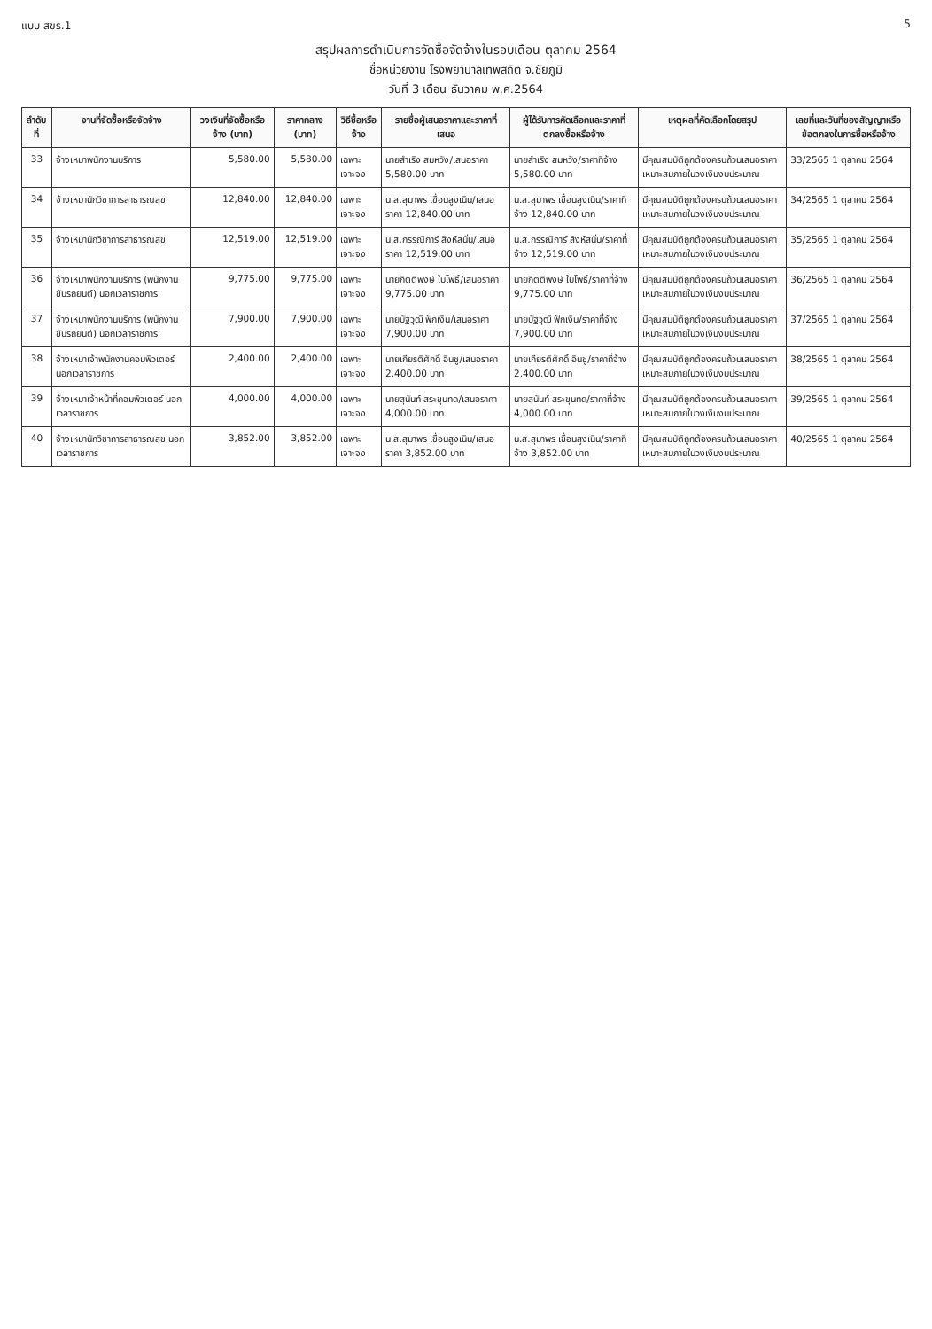แบบ สขร.1 5
สรุปผลการดำเนินการจัดซื้อจัดจ้างในรอบเดือน ตุลาคม 2564
ชื่อหน่วยงาน โรงพยาบาลเทพสถิต จ.ชัยภูมิ
วันที่ 3 เดือน ธันวาคม พ.ศ.2564
| ลำดับที่ | งานที่จัดซื้อหรือจัดจ้าง | วงเงินที่จัดซื้อหรือจ้าง (บาท) | ราคากลาง (บาท) | วิธีซื้อหรือจ้าง | รายชื่อผู้เสนอราคาและราคาที่เสนอ | ผู้ได้รับการคัดเลือกและราคาที่ตกลงซื้อหรือจ้าง | เหตุผลที่คัดเลือกโดยสรุป | เลขที่และวันที่ของสัญญาหรือข้อตกลงในการซื้อหรือจ้าง |
| --- | --- | --- | --- | --- | --- | --- | --- | --- |
| 33 | จ้างเหมาพนักงานบริการ | 5,580.00 | 5,580.00 | เฉพาะเจาะจง | นายสำเริง สมหวัง/เสนอราคา 5,580.00 บาท | นายสำเริง สมหวัง/ราคาที่จ้าง 5,580.00 บาท | มีคุณสมบัติถูกต้องครบถ้วนเสนอราคาเหมาะสมภายในวงเงินงบประมาณ | 33/2565 1 ตุลาคม 2564 |
| 34 | จ้างเหมานักวิชาการสาธารณสุข | 12,840.00 | 12,840.00 | เฉพาะเจาะจง | น.ส.สุมาพร เขื่อนสูงเนิน/เสนอราคา 12,840.00 บาท | น.ส.สุมาพร เขื่อนสูงเนิน/ราคาที่จ้าง 12,840.00 บาท | มีคุณสมบัติถูกต้องครบถ้วนเสนอราคาเหมาะสมภายในวงเงินงบประมาณ | 34/2565 1 ตุลาคม 2564 |
| 35 | จ้างเหมานักวิชาการสาธารณสุข | 12,519.00 | 12,519.00 | เฉพาะเจาะจง | น.ส.กรรณิการ์ สิงห์สนั่น/เสนอราคา 12,519.00 บาท | น.ส.กรรณิการ์ สิงห์สนั่น/ราคาที่จ้าง 12,519.00 บาท | มีคุณสมบัติถูกต้องครบถ้วนเสนอราคาเหมาะสมภายในวงเงินงบประมาณ | 35/2565 1 ตุลาคม 2564 |
| 36 | จ้างเหมาพนักงานบริการ (พนักงานขับรถยนต์) นอกเวลาราชการ | 9,775.00 | 9,775.00 | เฉพาะเจาะจง | นายกิตติพงษ์ ใบโพธิ์/เสนอราคา 9,775.00 บาท | นายกิตติพงษ์ ใบโพธิ์/ราคาที่จ้าง 9,775.00 บาท | มีคุณสมบัติถูกต้องครบถ้วนเสนอราคาเหมาะสมภายในวงเงินงบประมาณ | 36/2565 1 ตุลาคม 2564 |
| 37 | จ้างเหมาพนักงานบริการ (พนักงานขับรถยนต์) นอกเวลาราชการ | 7,900.00 | 7,900.00 | เฉพาะเจาะจง | นายบัฐวุฒิ ฟักเงิน/เสนอราคา 7,900.00 บาท | นายบัฐวุฒิ ฟักเงิน/ราคาที่จ้าง 7,900.00 บาท | มีคุณสมบัติถูกต้องครบถ้วนเสนอราคาเหมาะสมภายในวงเงินงบประมาณ | 37/2565 1 ตุลาคม 2564 |
| 38 | จ้างเหมาเจ้าพนักงานคอมพิวเตอร์ นอกเวลาราชการ | 2,400.00 | 2,400.00 | เฉพาะเจาะจง | นายเกียรติศักดิ์ อินชู/เสนอราคา 2,400.00 บาท | นายเกียรติศักดิ์ อินชู/ราคาที่จ้าง 2,400.00 บาท | มีคุณสมบัติถูกต้องครบถ้วนเสนอราคาเหมาะสมภายในวงเงินงบประมาณ | 38/2565 1 ตุลาคม 2564 |
| 39 | จ้างเหมาเจ้าหน้าที่คอมพิวเตอร์ นอกเวลาราชการ | 4,000.00 | 4,000.00 | เฉพาะเจาะจง | นายสุนันท์ สระขุนทด/เสนอราคา 4,000.00 บาท | นายสุนันท์ สระขุนทด/ราคาที่จ้าง 4,000.00 บาท | มีคุณสมบัติถูกต้องครบถ้วนเสนอราคาเหมาะสมภายในวงเงินงบประมาณ | 39/2565 1 ตุลาคม 2564 |
| 40 | จ้างเหมานักวิชาการสาธารณสุข นอกเวลาราชการ | 3,852.00 | 3,852.00 | เฉพาะเจาะจง | น.ส.สุมาพร เขื่อนสูงเนิน/เสนอราคา 3,852.00 บาท | น.ส.สุมาพร เขื่อนสูงเนิน/ราคาที่จ้าง 3,852.00 บาท | มีคุณสมบัติถูกต้องครบถ้วนเสนอราคาเหมาะสมภายในวงเงินงบประมาณ | 40/2565 1 ตุลาคม 2564 |